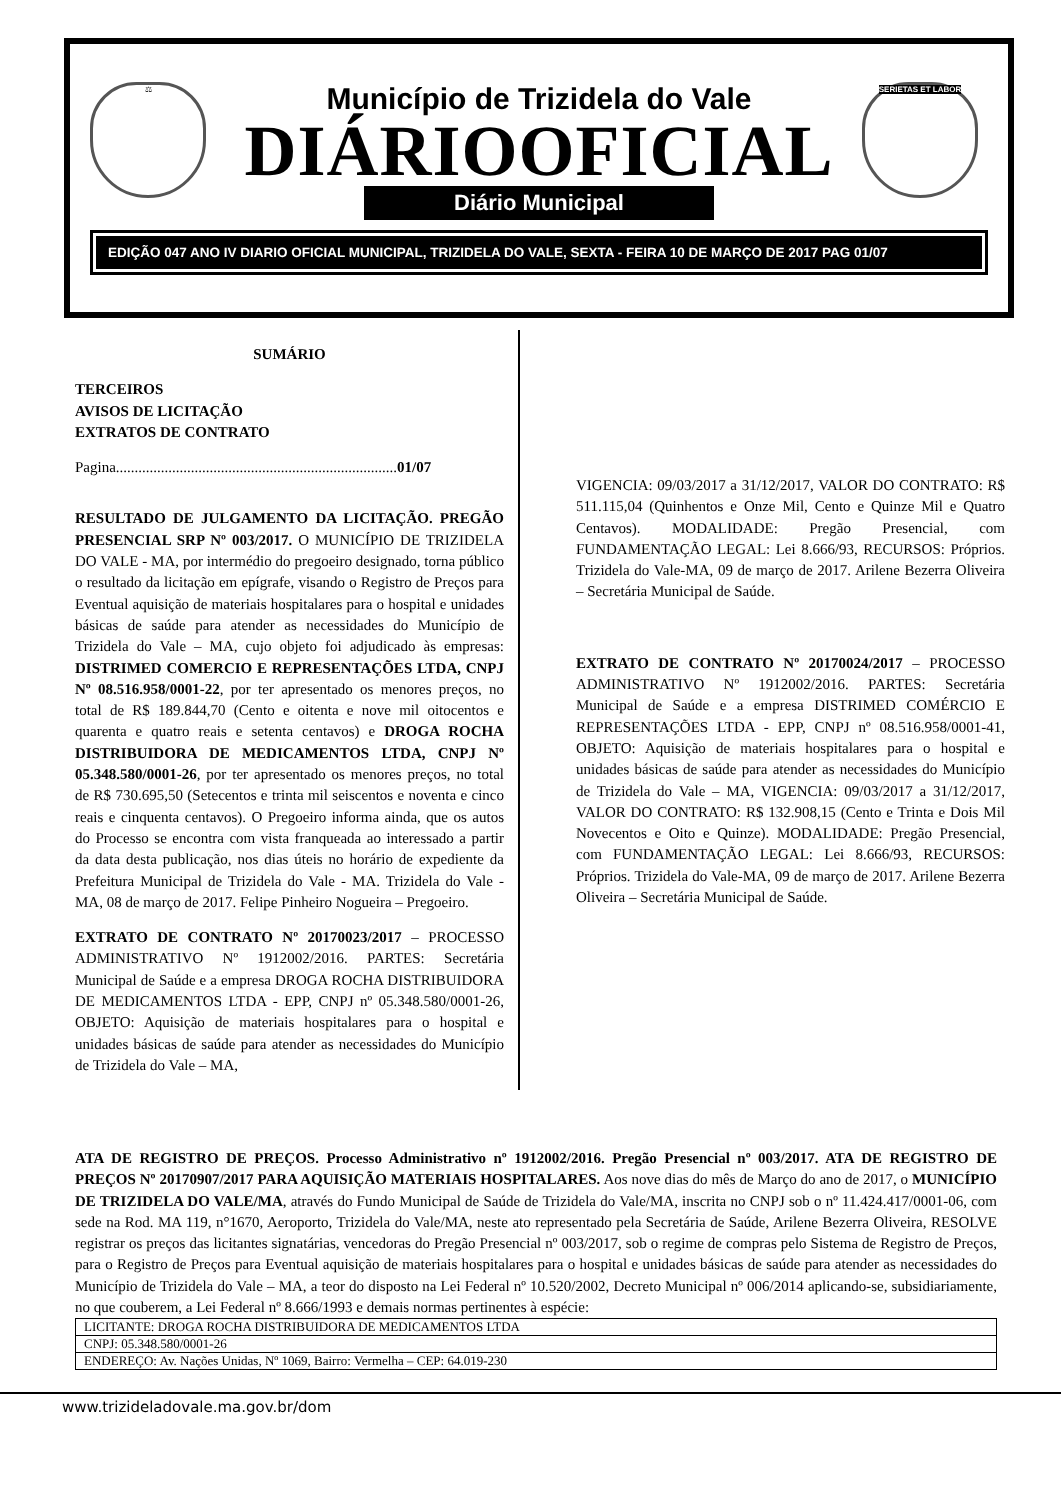⚖ SERIETAS ET LABOR
Município de Trizidela do Vale
DIÁRIOOFICIAL
Diário Municipal
EDIÇÃO 047 ANO IV DIARIO OFICIAL MUNICIPAL, TRIZIDELA DO VALE, SEXTA - FEIRA 10 DE MARÇO DE 2017 PAG 01/07
SUMÁRIO
TERCEIROS
AVISOS DE LICITAÇÃO
EXTRATOS DE CONTRATO
Pagina...........................................................................01/07
RESULTADO DE JULGAMENTO DA LICITAÇÃO. PREGÃO PRESENCIAL SRP Nº 003/2017. O MUNICÍPIO DE TRIZIDELA DO VALE - MA, por intermédio do pregoeiro designado, torna público o resultado da licitação em epígrafe, visando o Registro de Preços para Eventual aquisição de materiais hospitalares para o hospital e unidades básicas de saúde para atender as necessidades do Município de Trizidela do Vale – MA, cujo objeto foi adjudicado às empresas: DISTRIMED COMERCIO E REPRESENTAÇÕES LTDA, CNPJ Nº 08.516.958/0001-22, por ter apresentado os menores preços, no total de R$ 189.844,70 (Cento e oitenta e nove mil oitocentos e quarenta e quatro reais e setenta centavos) e DROGA ROCHA DISTRIBUIDORA DE MEDICAMENTOS LTDA, CNPJ Nº 05.348.580/0001-26, por ter apresentado os menores preços, no total de R$ 730.695,50 (Setecentos e trinta mil seiscentos e noventa e cinco reais e cinquenta centavos). O Pregoeiro informa ainda, que os autos do Processo se encontra com vista franqueada ao interessado a partir da data desta publicação, nos dias úteis no horário de expediente da Prefeitura Municipal de Trizidela do Vale - MA. Trizidela do Vale - MA, 08 de março de 2017. Felipe Pinheiro Nogueira – Pregoeiro.
EXTRATO DE CONTRATO Nº 20170023/2017 – PROCESSO ADMINISTRATIVO Nº 1912002/2016. PARTES: Secretária Municipal de Saúde e a empresa DROGA ROCHA DISTRIBUIDORA DE MEDICAMENTOS LTDA - EPP, CNPJ nº 05.348.580/0001-26, OBJETO: Aquisição de materiais hospitalares para o hospital e unidades básicas de saúde para atender as necessidades do Município de Trizidela do Vale – MA,
VIGENCIA: 09/03/2017 a 31/12/2017, VALOR DO CONTRATO: R$ 511.115,04 (Quinhentos e Onze Mil, Cento e Quinze Mil e Quatro Centavos). MODALIDADE: Pregão Presencial, com FUNDAMENTAÇÃO LEGAL: Lei 8.666/93, RECURSOS: Próprios. Trizidela do Vale-MA, 09 de março de 2017. Arilene Bezerra Oliveira – Secretária Municipal de Saúde.
EXTRATO DE CONTRATO Nº 20170024/2017 – PROCESSO ADMINISTRATIVO Nº 1912002/2016. PARTES: Secretária Municipal de Saúde e a empresa DISTRIMED COMÉRCIO E REPRESENTAÇÕES LTDA - EPP, CNPJ nº 08.516.958/0001-41, OBJETO: Aquisição de materiais hospitalares para o hospital e unidades básicas de saúde para atender as necessidades do Município de Trizidela do Vale – MA, VIGENCIA: 09/03/2017 a 31/12/2017, VALOR DO CONTRATO: R$ 132.908,15 (Cento e Trinta e Dois Mil Novecentos e Oito e Quinze). MODALIDADE: Pregão Presencial, com FUNDAMENTAÇÃO LEGAL: Lei 8.666/93, RECURSOS: Próprios. Trizidela do Vale-MA, 09 de março de 2017. Arilene Bezerra Oliveira – Secretária Municipal de Saúde.
ATA DE REGISTRO DE PREÇOS. Processo Administrativo nº 1912002/2016. Pregão Presencial nº 003/2017. ATA DE REGISTRO DE PREÇOS Nº 20170907/2017 PARA AQUISIÇÃO MATERIAIS HOSPITALARES. Aos nove dias do mês de Março do ano de 2017, o MUNICÍPIO DE TRIZIDELA DO VALE/MA, através do Fundo Municipal de Saúde de Trizidela do Vale/MA, inscrita no CNPJ sob o nº 11.424.417/0001-06, com sede na Rod. MA 119, n°1670, Aeroporto, Trizidela do Vale/MA, neste ato representado pela Secretária de Saúde, Arilene Bezerra Oliveira, RESOLVE registrar os preços das licitantes signatárias, vencedoras do Pregão Presencial nº 003/2017, sob o regime de compras pelo Sistema de Registro de Preços, para o Registro de Preços para Eventual aquisição de materiais hospitalares para o hospital e unidades básicas de saúde para atender as necessidades do Município de Trizidela do Vale – MA, a teor do disposto na Lei Federal nº 10.520/2002, Decreto Municipal nº 006/2014 aplicando-se, subsidiariamente, no que couberem, a Lei Federal nº 8.666/1993 e demais normas pertinentes à espécie:
| LICITANTE: DROGA ROCHA DISTRIBUIDORA DE MEDICAMENTOS LTDA |
| CNPJ: 05.348.580/0001-26 |
| ENDEREÇO: Av. Nações Unidas, Nº 1069, Bairro: Vermelha – CEP: 64.019-230 |
www.trizideladovale.ma.gov.br/dom